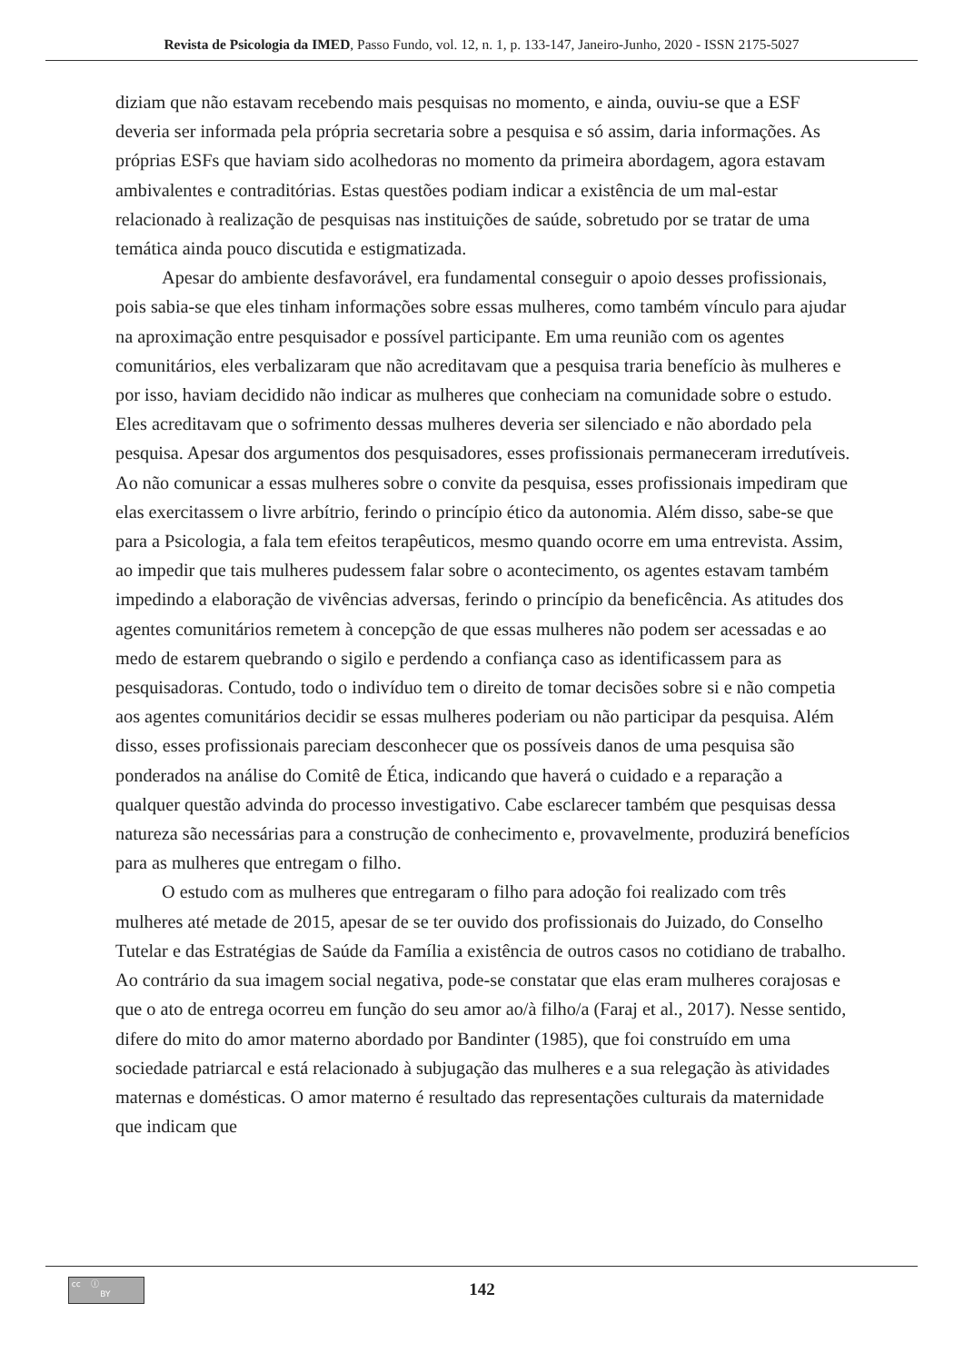Revista de Psicologia da IMED, Passo Fundo, vol. 12, n. 1, p. 133-147, Janeiro-Junho, 2020 - ISSN 2175-5027
diziam que não estavam recebendo mais pesquisas no momento, e ainda, ouviu-se que a ESF deveria ser informada pela própria secretaria sobre a pesquisa e só assim, daria informações. As próprias ESFs que haviam sido acolhedoras no momento da primeira abordagem, agora estavam ambivalentes e contraditórias. Estas questões podiam indicar a existência de um mal-estar relacionado à realização de pesquisas nas instituições de saúde, sobretudo por se tratar de uma temática ainda pouco discutida e estigmatizada.
Apesar do ambiente desfavorável, era fundamental conseguir o apoio desses profissionais, pois sabia-se que eles tinham informações sobre essas mulheres, como também vínculo para ajudar na aproximação entre pesquisador e possível participante. Em uma reunião com os agentes comunitários, eles verbalizaram que não acreditavam que a pesquisa traria benefício às mulheres e por isso, haviam decidido não indicar as mulheres que conheciam na comunidade sobre o estudo. Eles acreditavam que o sofrimento dessas mulheres deveria ser silenciado e não abordado pela pesquisa. Apesar dos argumentos dos pesquisadores, esses profissionais permaneceram irredutíveis. Ao não comunicar a essas mulheres sobre o convite da pesquisa, esses profissionais impediram que elas exercitassem o livre arbítrio, ferindo o princípio ético da autonomia. Além disso, sabe-se que para a Psicologia, a fala tem efeitos terapêuticos, mesmo quando ocorre em uma entrevista. Assim, ao impedir que tais mulheres pudessem falar sobre o acontecimento, os agentes estavam também impedindo a elaboração de vivências adversas, ferindo o princípio da beneficência. As atitudes dos agentes comunitários remetem à concepção de que essas mulheres não podem ser acessadas e ao medo de estarem quebrando o sigilo e perdendo a confiança caso as identificassem para as pesquisadoras. Contudo, todo o indivíduo tem o direito de tomar decisões sobre si e não competia aos agentes comunitários decidir se essas mulheres poderiam ou não participar da pesquisa. Além disso, esses profissionais pareciam desconhecer que os possíveis danos de uma pesquisa são ponderados na análise do Comitê de Ética, indicando que haverá o cuidado e a reparação a qualquer questão advinda do processo investigativo. Cabe esclarecer também que pesquisas dessa natureza são necessárias para a construção de conhecimento e, provavelmente, produzirá benefícios para as mulheres que entregam o filho.
O estudo com as mulheres que entregaram o filho para adoção foi realizado com três mulheres até metade de 2015, apesar de se ter ouvido dos profissionais do Juizado, do Conselho Tutelar e das Estratégias de Saúde da Família a existência de outros casos no cotidiano de trabalho. Ao contrário da sua imagem social negativa, pode-se constatar que elas eram mulheres corajosas e que o ato de entrega ocorreu em função do seu amor ao/à filho/a (Faraj et al., 2017). Nesse sentido, difere do mito do amor materno abordado por Bandinter (1985), que foi construído em uma sociedade patriarcal e está relacionado à subjugação das mulheres e a sua relegação às atividades maternas e domésticas. O amor materno é resultado das representações culturais da maternidade que indicam que
cc ⓘ
BY
142